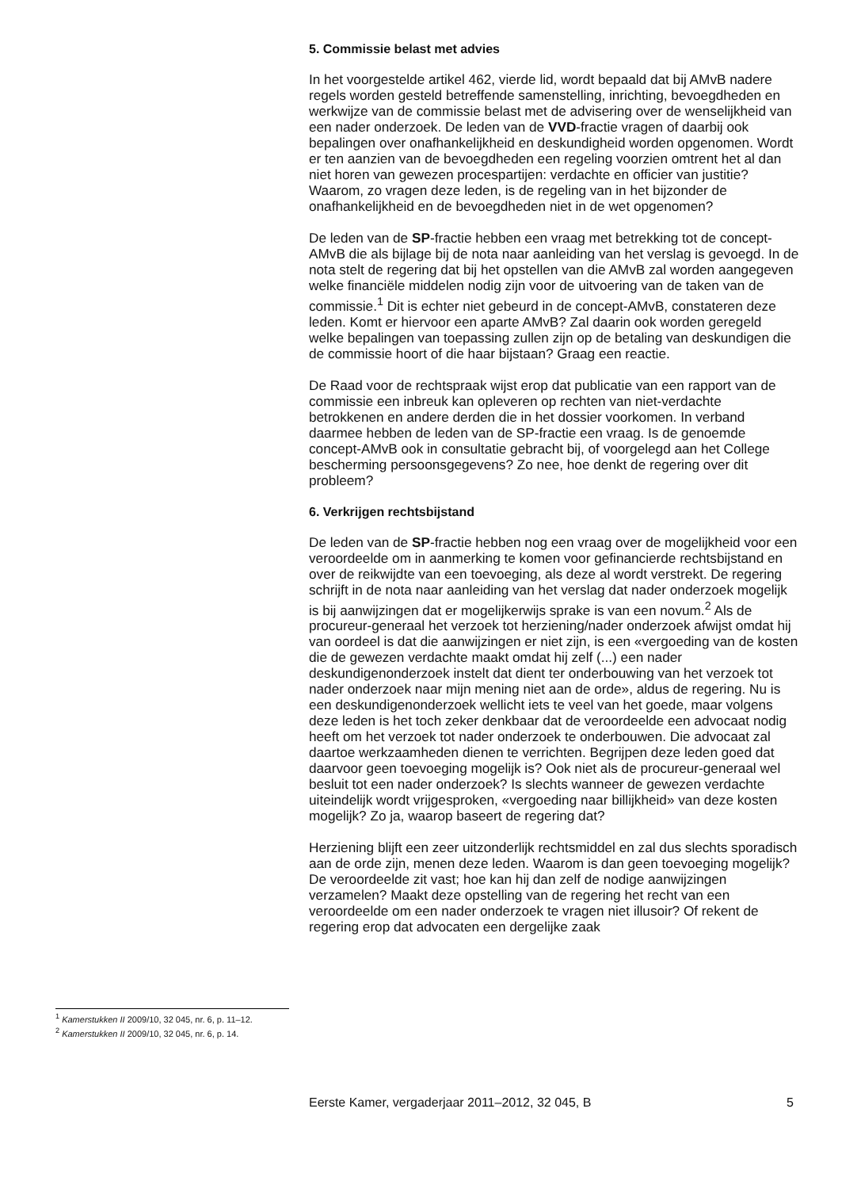5. Commissie belast met advies
In het voorgestelde artikel 462, vierde lid, wordt bepaald dat bij AMvB nadere regels worden gesteld betreffende samenstelling, inrichting, bevoegdheden en werkwijze van de commissie belast met de advisering over de wenselijkheid van een nader onderzoek. De leden van de VVD-fractie vragen of daarbij ook bepalingen over onafhankelijkheid en deskundigheid worden opgenomen. Wordt er ten aanzien van de bevoegdheden een regeling voorzien omtrent het al dan niet horen van gewezen procespartijen: verdachte en officier van justitie? Waarom, zo vragen deze leden, is de regeling van in het bijzonder de onafhankelijkheid en de bevoegdheden niet in de wet opgenomen?
De leden van de SP-fractie hebben een vraag met betrekking tot de concept-AMvB die als bijlage bij de nota naar aanleiding van het verslag is gevoegd. In de nota stelt de regering dat bij het opstellen van die AMvB zal worden aangegeven welke financiële middelen nodig zijn voor de uitvoering van de taken van de commissie.<sup>1</sup> Dit is echter niet gebeurd in de concept-AMvB, constateren deze leden. Komt er hiervoor een aparte AMvB? Zal daarin ook worden geregeld welke bepalingen van toepassing zullen zijn op de betaling van deskundigen die de commissie hoort of die haar bijstaan? Graag een reactie.
De Raad voor de rechtspraak wijst erop dat publicatie van een rapport van de commissie een inbreuk kan opleveren op rechten van niet-verdachte betrokkenen en andere derden die in het dossier voorkomen. In verband daarmee hebben de leden van de SP-fractie een vraag. Is de genoemde concept-AMvB ook in consultatie gebracht bij, of voorgelegd aan het College bescherming persoonsgegevens? Zo nee, hoe denkt de regering over dit probleem?
6. Verkrijgen rechtsbijstand
De leden van de SP-fractie hebben nog een vraag over de mogelijkheid voor een veroordeelde om in aanmerking te komen voor gefinancierde rechtsbijstand en over de reikwijdte van een toevoeging, als deze al wordt verstrekt. De regering schrijft in de nota naar aanleiding van het verslag dat nader onderzoek mogelijk is bij aanwijzingen dat er mogelijkerwijs sprake is van een novum.<sup>2</sup> Als de procureur-generaal het verzoek tot herziening/nader onderzoek afwijst omdat hij van oordeel is dat die aanwijzingen er niet zijn, is een «vergoeding van de kosten die de gewezen verdachte maakt omdat hij zelf (...) een nader deskundigenonderzoek instelt dat dient ter onderbouwing van het verzoek tot nader onderzoek naar mijn mening niet aan de orde», aldus de regering. Nu is een deskundigenonderzoek wellicht iets te veel van het goede, maar volgens deze leden is het toch zeker denkbaar dat de veroordeelde een advocaat nodig heeft om het verzoek tot nader onderzoek te onderbouwen. Die advocaat zal daartoe werkzaamheden dienen te verrichten. Begrijpen deze leden goed dat daarvoor geen toevoeging mogelijk is? Ook niet als de procureur-generaal wel besluit tot een nader onderzoek? Is slechts wanneer de gewezen verdachte uiteindelijk wordt vrijgesproken, «vergoeding naar billijkheid» van deze kosten mogelijk? Zo ja, waarop baseert de regering dat?
Herziening blijft een zeer uitzonderlijk rechtsmiddel en zal dus slechts sporadisch aan de orde zijn, menen deze leden. Waarom is dan geen toevoeging mogelijk? De veroordeelde zit vast; hoe kan hij dan zelf de nodige aanwijzingen verzamelen? Maakt deze opstelling van de regering het recht van een veroordeelde om een nader onderzoek te vragen niet illusoir? Of rekent de regering erop dat advocaten een dergelijke zaak
<sup>1</sup> Kamerstukken II 2009/10, 32 045, nr. 6, p. 11–12.
<sup>2</sup> Kamerstukken II 2009/10, 32 045, nr. 6, p. 14.
Eerste Kamer, vergaderjaar 2011–2012, 32 045, B 5